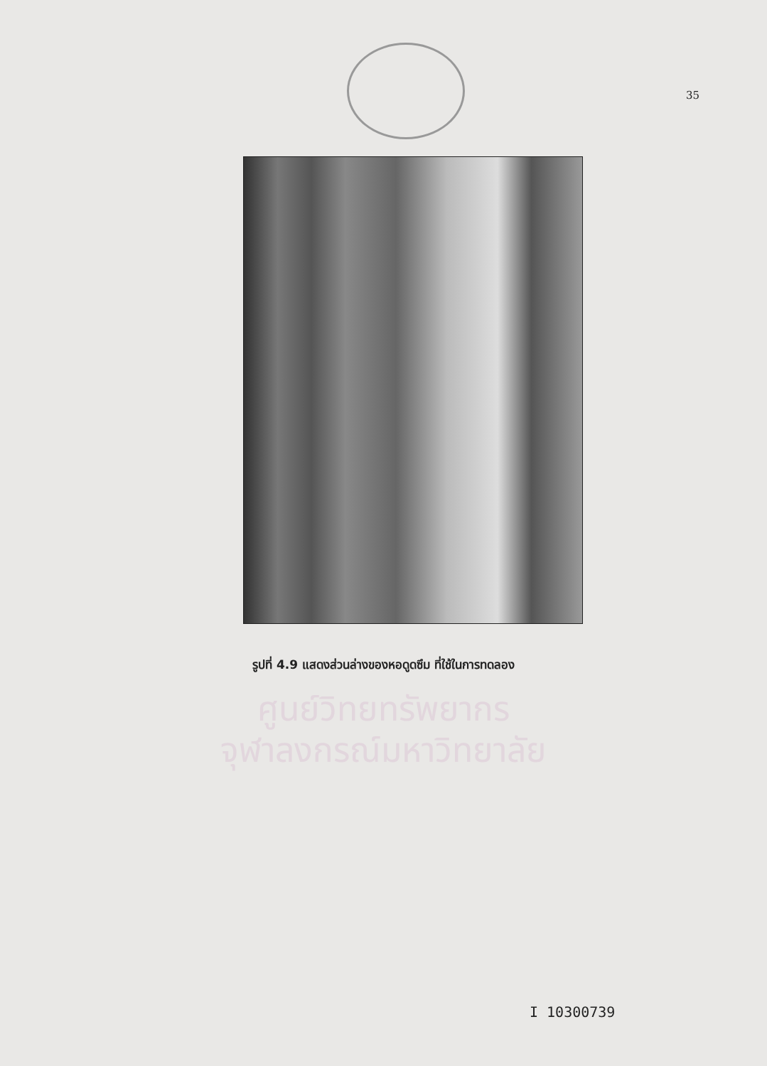35
รูปที่ 4.9 แสดงส่วนล่างของหอดูดซึม ที่ใช้ในการทดลอง
ศูนย์วิทยทรัพยากร
จุฬาลงกรณ์มหาวิทยาลัย
I 10300739